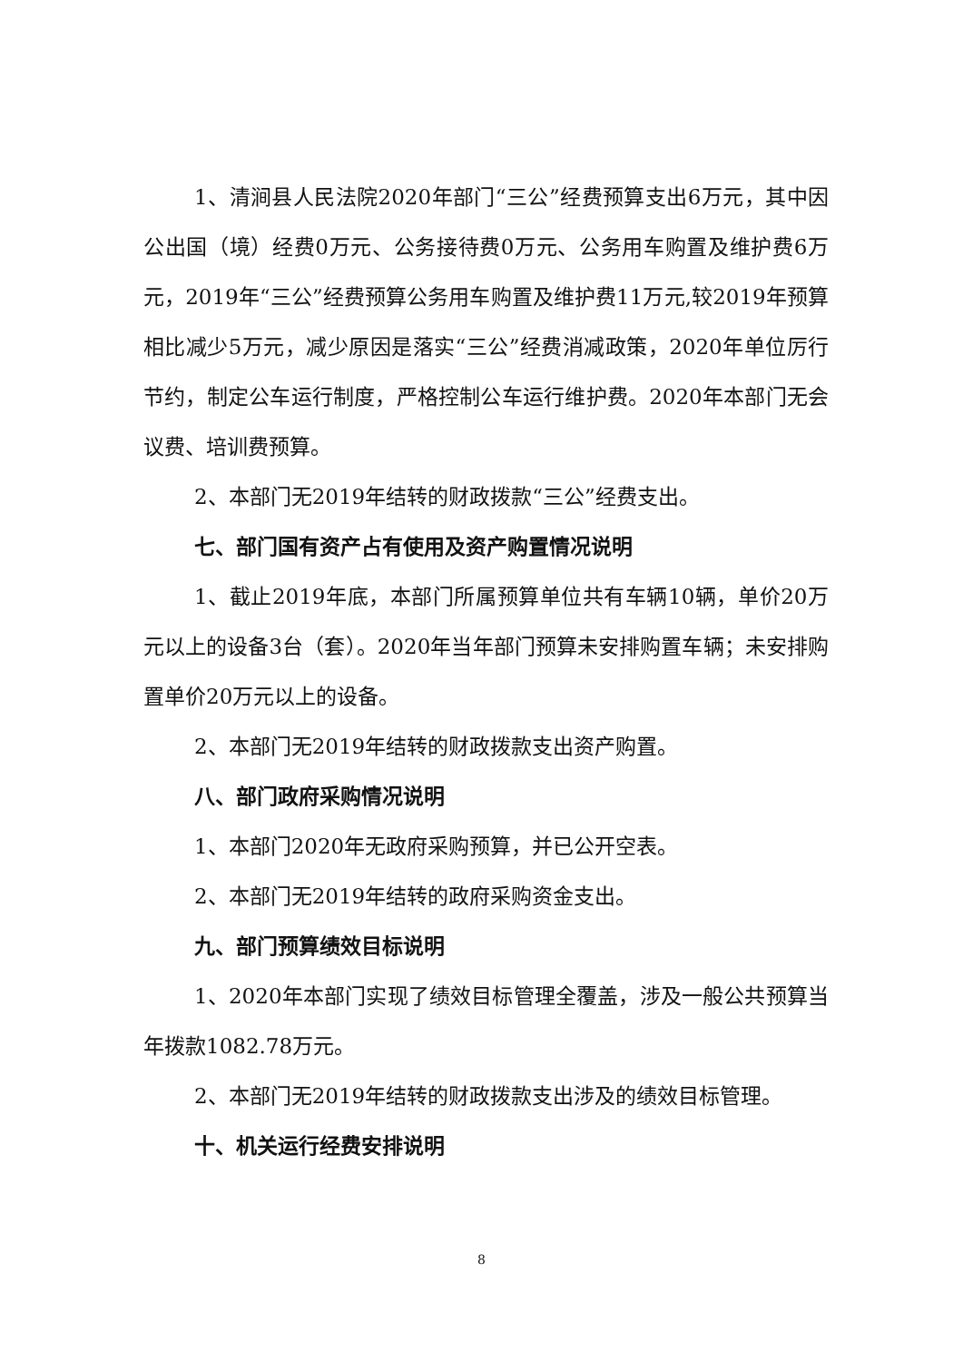1、清涧县人民法院2020年部门“三公”经费预算支出6万元，其中因公出国（境）经费0万元、公务接待费0万元、公务用车购置及维护费6万元，2019年“三公”经费预算公务用车购置及维护费11万元,较2019年预算相比减少5万元，减少原因是落实“三公”经费消减政策，2020年单位厉行节约，制定公车运行制度，严格控制公车运行维护费。2020年本部门无会议费、培训费预算。
2、本部门无2019年结转的财政拨款“三公”经费支出。
七、部门国有资产占有使用及资产购置情况说明
1、截止2019年底，本部门所属预算单位共有车辆10辆，单价20万元以上的设备3台（套）。2020年当年部门预算未安排购置车辆；未安排购置单价20万元以上的设备。
2、本部门无2019年结转的财政拨款支出资产购置。
八、部门政府采购情况说明
1、本部门2020年无政府采购预算，并已公开空表。
2、本部门无2019年结转的政府采购资金支出。
九、部门预算绩效目标说明
1、2020年本部门实现了绩效目标管理全覆盖，涉及一般公共预算当年拨款1082.78万元。
2、本部门无2019年结转的财政拨款支出涉及的绩效目标管理。
十、机关运行经费安排说明
8